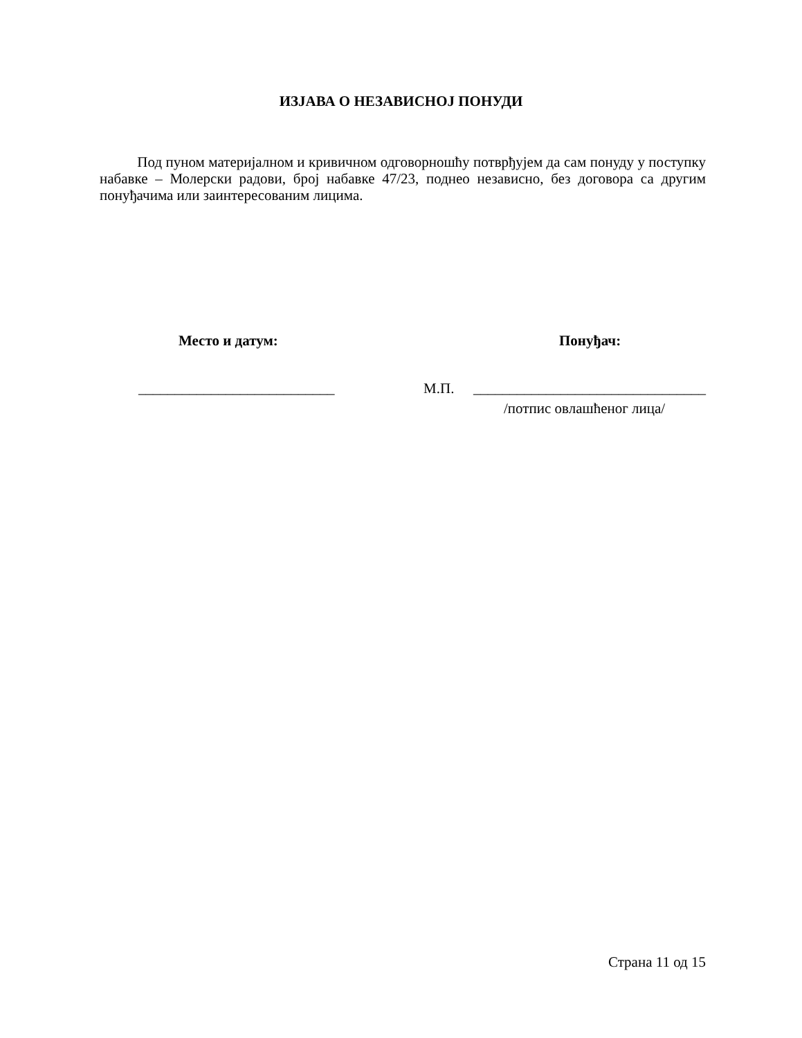ИЗЈАВА О НЕЗАВИСНОЈ ПОНУДИ
Под пуном материјалном и кривичном одговорношћу потврђујем да сам понуду у поступку набавке – Молерски радови, број набавке 47/23, поднео независно, без договора са другим понуђачима или заинтересованим лицима.
Место и датум: Понуђач:
___________________________ М.П. ________________________________
/потпис овлашћеног лица/
Страна 11 од 15